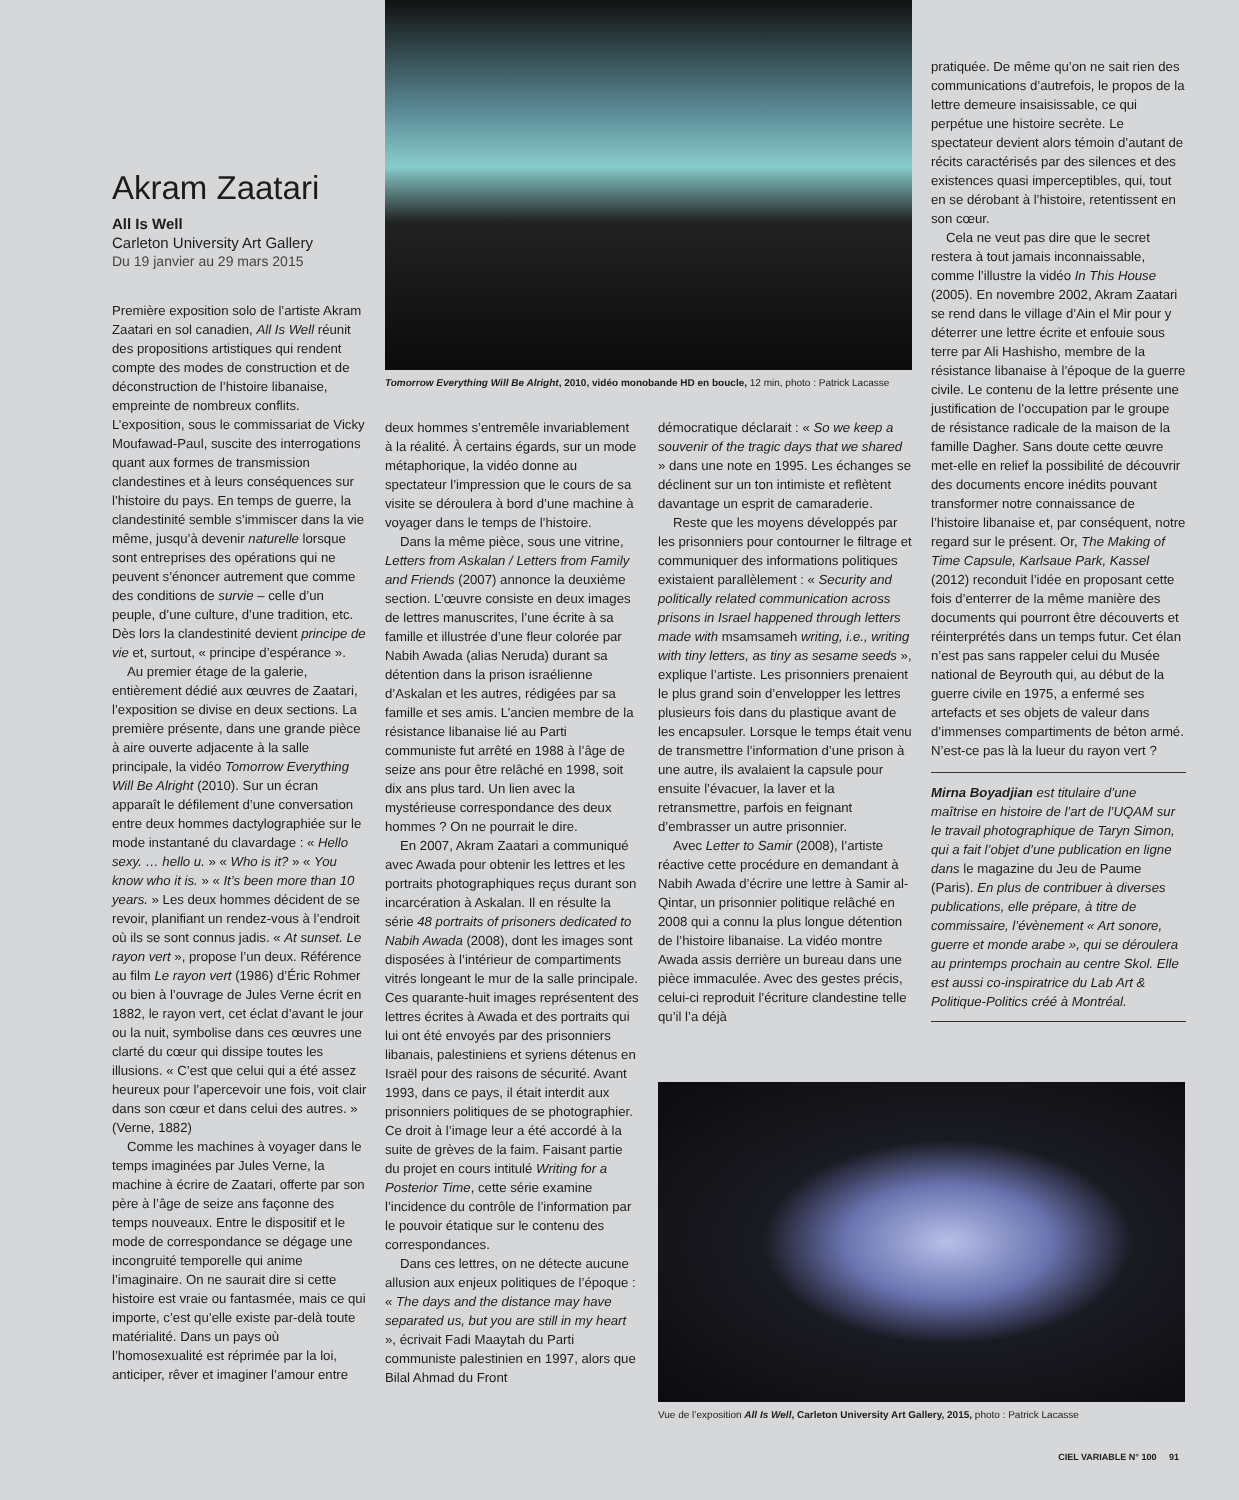Akram Zaatari
All Is Well
Carleton University Art Gallery
Du 19 janvier au 29 mars 2015
Première exposition solo de l’artiste Akram Zaatari en sol canadien, All Is Well réunit des propositions artistiques qui rendent compte des modes de construction et de déconstruction de l’histoire libanaise, empreinte de nombreux conflits. L’exposition, sous le commissariat de Vicky Moufawad-Paul, suscite des interrogations quant aux formes de transmission clandestines et à leurs conséquences sur l’histoire du pays. En temps de guerre, la clandestinité semble s’immiscer dans la vie même, jusqu’à devenir naturelle lorsque sont entreprises des opérations qui ne peuvent s’énoncer autrement que comme des conditions de survie – celle d’un peuple, d’une culture, d’une tradition, etc. Dès lors la clandestinité devient principe de vie et, surtout, « principe d’espérance ».
Au premier étage de la galerie, entièrement dédié aux œuvres de Zaatari, l’exposition se divise en deux sections. La première présente, dans une grande pièce à aire ouverte adjacente à la salle principale, la vidéo Tomorrow Everything Will Be Alright (2010). Sur un écran apparaît le défilement d’une conversation entre deux hommes dactylographiée sur le mode instantané du clavardage : « Hello sexy. … hello u. » « Who is it? » « You know who it is. » « It’s been more than 10 years. » Les deux hommes décident de se revoir, planifiant un rendez-vous à l’endroit où ils se sont connus jadis. « At sunset. Le rayon vert », propose l’un deux. Référence au film Le rayon vert (1986) d’Éric Rohmer ou bien à l’ouvrage de Jules Verne écrit en 1882, le rayon vert, cet éclat d’avant le jour ou la nuit, symbolise dans ces œuvres une clarté du cœur qui dissipe toutes les illusions. « C’est que celui qui a été assez heureux pour l’apercevoir une fois, voit clair dans son cœur et dans celui des autres. » (Verne, 1882)
Comme les machines à voyager dans le temps imaginées par Jules Verne, la machine à écrire de Zaatari, offerte par son père à l’âge de seize ans façonne des temps nouveaux. Entre le dispositif et le mode de correspondance se dégage une incongruité temporelle qui anime l’imaginaire. On ne saurait dire si cette histoire est vraie ou fantasmée, mais ce qui importe, c’est qu’elle existe par-delà toute matérialité. Dans un pays où l’homosexualité est réprimée par la loi, anticiper, rêver et imaginer l’amour entre
Tomorrow Everything Will Be Alright, 2010, vidéo monobande HD en boucle, 12 min, photo : Patrick Lacasse
deux hommes s’entremêle invariablement à la réalité. À certains égards, sur un mode métaphorique, la vidéo donne au spectateur l’impression que le cours de sa visite se déroulera à bord d’une machine à voyager dans le temps de l’histoire.
Dans la même pièce, sous une vitrine, Letters from Askalan / Letters from Family and Friends (2007) annonce la deuxième section. L’œuvre consiste en deux images de lettres manuscrites, l’une écrite à sa famille et illustrée d’une fleur colorée par Nabih Awada (alias Neruda) durant sa détention dans la prison israélienne d’Askalan et les autres, rédigées par sa famille et ses amis. L’ancien membre de la résistance libanaise lié au Parti communiste fut arrêté en 1988 à l’âge de seize ans pour être relâché en 1998, soit dix ans plus tard. Un lien avec la mystérieuse correspondance des deux hommes ? On ne pourrait le dire.
En 2007, Akram Zaatari a communiqué avec Awada pour obtenir les lettres et les portraits photographiques reçus durant son incarcération à Askalan. Il en résulte la série 48 portraits of prisoners dedicated to Nabih Awada (2008), dont les images sont disposées à l’intérieur de compartiments vitrés longeant le mur de la salle principale. Ces quarante-huit images représentent des lettres écrites à Awada et des portraits qui lui ont été envoyés par des prisonniers libanais, palestiniens et syriens détenus en Israël pour des raisons de sécurité. Avant 1993, dans ce pays, il était interdit aux prisonniers politiques de se photographier. Ce droit à l’image leur a été accordé à la suite de grèves de la faim. Faisant partie du projet en cours intitulé Writing for a Posterior Time, cette série examine l’incidence du contrôle de l’information par le pouvoir étatique sur le contenu des correspondances.
Dans ces lettres, on ne détecte aucune allusion aux enjeux politiques de l’époque : « The days and the distance may have separated us, but you are still in my heart », écrivait Fadi Maaytah du Parti communiste palestinien en 1997, alors que Bilal Ahmad du Front
démocratique déclarait : « So we keep a souvenir of the tragic days that we shared » dans une note en 1995. Les échanges se déclinent sur un ton intimiste et reflètent davantage un esprit de camaraderie.
Reste que les moyens développés par les prisonniers pour contourner le filtrage et communiquer des informations politiques existaient parallèlement : « Security and politically related communication across prisons in Israel happened through letters made with msamsameh writing, i.e., writing with tiny letters, as tiny as sesame seeds », explique l’artiste. Les prisonniers prenaient le plus grand soin d’envelopper les lettres plusieurs fois dans du plastique avant de les encapsuler. Lorsque le temps était venu de transmettre l’information d’une prison à une autre, ils avalaient la capsule pour ensuite l’évacuer, la laver et la retransmettre, parfois en feignant d’embrasser un autre prisonnier.
Avec Letter to Samir (2008), l’artiste réactive cette procédure en demandant à Nabih Awada d’écrire une lettre à Samir al-Qintar, un prisonnier politique relâché en 2008 qui a connu la plus longue détention de l’histoire libanaise. La vidéo montre Awada assis derrière un bureau dans une pièce immaculée. Avec des gestes précis, celui-ci reproduit l’écriture clandestine telle qu’il l’a déjà
pratiquée. De même qu’on ne sait rien des communications d’autrefois, le propos de la lettre demeure insaisissable, ce qui perpétue une histoire secrète. Le spectateur devient alors témoin d’autant de récits caractérisés par des silences et des existences quasi imperceptibles, qui, tout en se dérobant à l’histoire, retentissent en son cœur.
Cela ne veut pas dire que le secret restera à tout jamais inconnaissable, comme l’illustre la vidéo In This House (2005). En novembre 2002, Akram Zaatari se rend dans le village d’Ain el Mir pour y déterrer une lettre écrite et enfouie sous terre par Ali Hashisho, membre de la résistance libanaise à l’époque de la guerre civile. Le contenu de la lettre présente une justification de l’occupation par le groupe de résistance radicale de la maison de la famille Dagher. Sans doute cette œuvre met-elle en relief la possibilité de découvrir des documents encore inédits pouvant transformer notre connaissance de l’histoire libanaise et, par conséquent, notre regard sur le présent. Or, The Making of Time Capsule, Karlsaue Park, Kassel (2012) reconduit l’idée en proposant cette fois d’enterrer de la même manière des documents qui pourront être découverts et réinterprétés dans un temps futur. Cet élan n’est pas sans rappeler celui du Musée national de Beyrouth qui, au début de la guerre civile en 1975, a enfermé ses artefacts et ses objets de valeur dans d’immenses compartiments de béton armé. N’est-ce pas là la lueur du rayon vert ?
Mirna Boyadjian est titulaire d’une maîtrise en histoire de l’art de l’UQAM sur le travail photographique de Taryn Simon, qui a fait l’objet d’une publication en ligne dans le magazine du Jeu de Paume (Paris). En plus de contribuer à diverses publications, elle prépare, à titre de commissaire, l’évènement « Art sonore, guerre et monde arabe », qui se déroulera au printemps prochain au centre Skol. Elle est aussi co-inspiratrice du Lab Art & Politique-Politics créé à Montréal.
Vue de l’exposition All Is Well, Carleton University Art Gallery, 2015, photo : Patrick Lacasse
CIEL VARIABLE N° 100 91